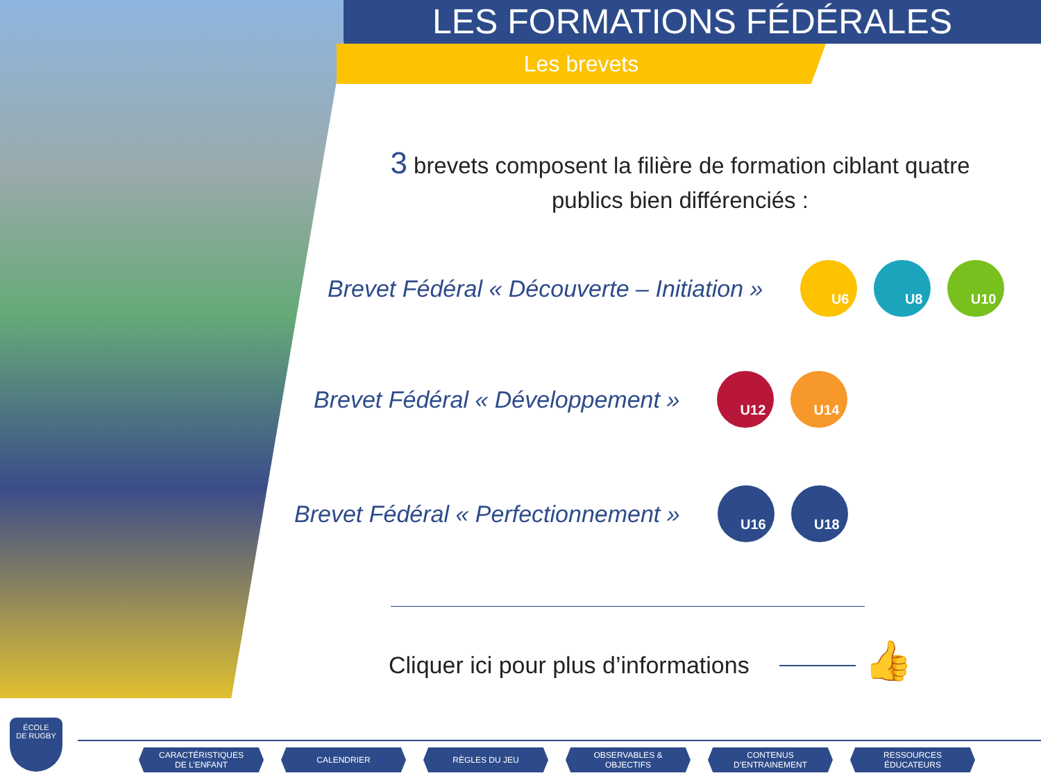LES FORMATIONS FÉDÉRALES
Les brevets
3 brevets composent la filière de formation ciblant quatre publics bien différenciés :
Brevet Fédéral « Découverte – Initiation »
U6 U8 U10
Brevet Fédéral « Développement »
U12 U14
Brevet Fédéral « Perfectionnement »
U16 U18
Cliquer ici pour plus d’informations
👍
ÉCOLE
DE RUGBY
CARACTÉRISTIQUES
DE L’ENFANT
CALENDRIER RÈGLES DU JEU OBSERVABLES &
OBJECTIFS
CONTENUS
D’ENTRAINEMENT
RESSOURCES
ÉDUCATEURS